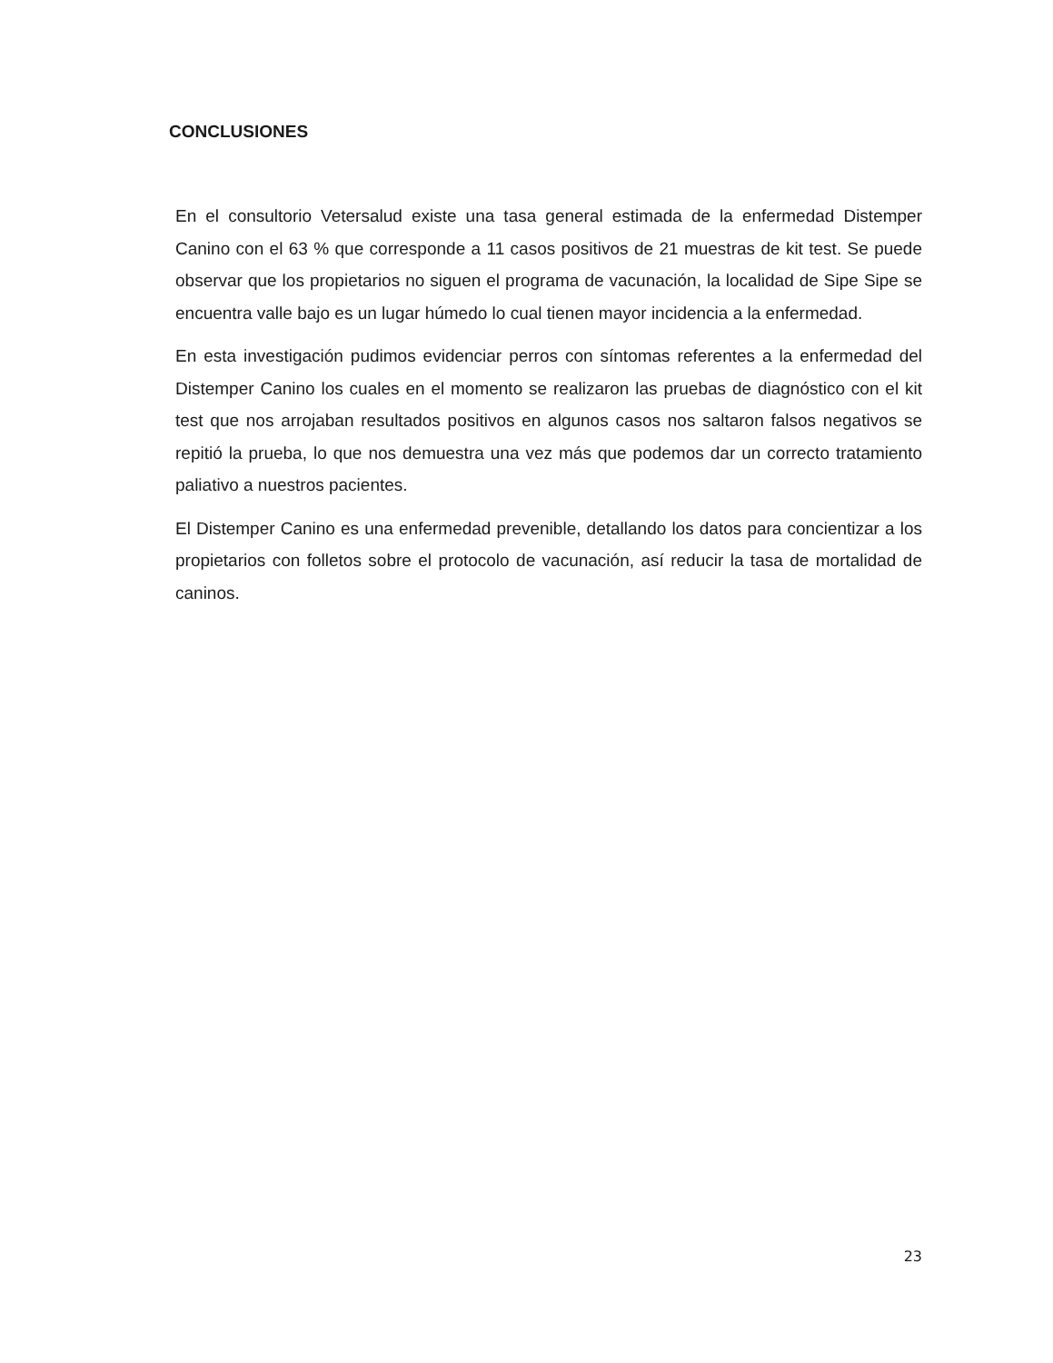CONCLUSIONES
En el consultorio Vetersalud existe una tasa general estimada de la enfermedad Distemper Canino con el 63 % que corresponde a 11 casos positivos de 21 muestras de kit test. Se puede observar que los propietarios no siguen el programa de vacunación, la localidad de Sipe Sipe se encuentra valle bajo es un lugar húmedo lo cual tienen mayor incidencia a la enfermedad.
En esta investigación pudimos evidenciar perros con síntomas referentes a la enfermedad del Distemper Canino los cuales en el momento se realizaron las pruebas de diagnóstico con el kit test que nos arrojaban resultados positivos en algunos casos nos saltaron falsos negativos se repitió la prueba, lo que nos demuestra una vez más que podemos dar un correcto tratamiento paliativo a nuestros pacientes.
El Distemper Canino es una enfermedad prevenible, detallando los datos para concientizar a los propietarios con folletos sobre el protocolo de vacunación, así reducir la tasa de mortalidad de caninos.
23